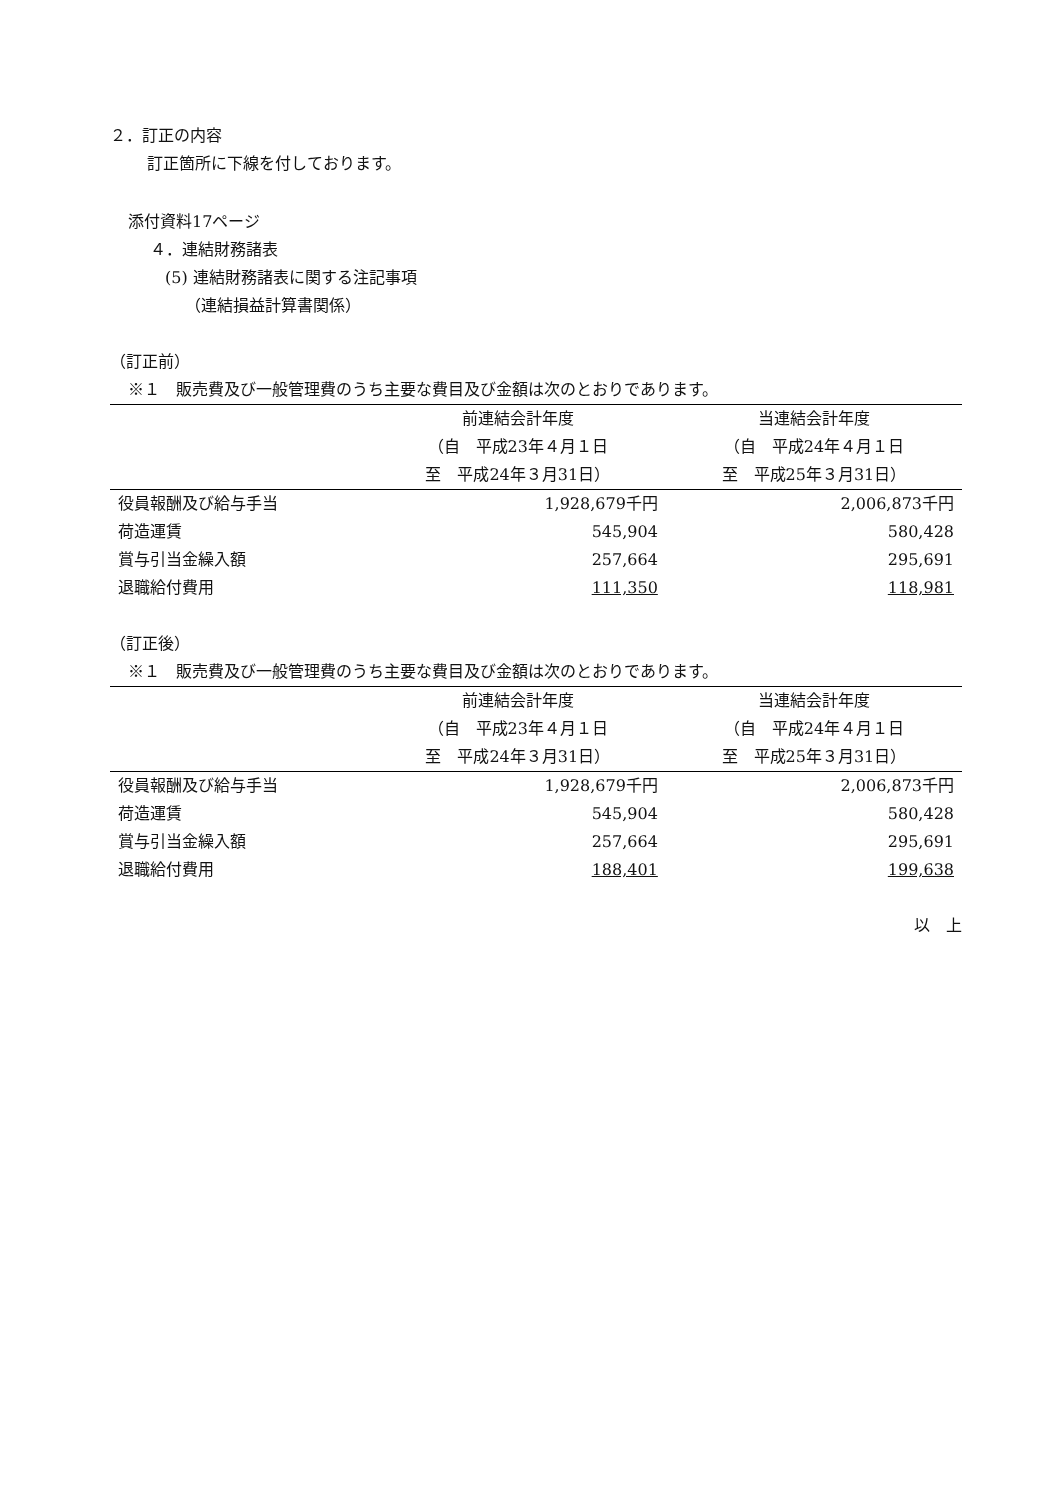２．訂正の内容
訂正箇所に下線を付しております。
添付資料17ページ
４．連結財務諸表
(5) 連結財務諸表に関する注記事項
（連結損益計算書関係）
（訂正前）
※１　販売費及び一般管理費のうち主要な費目及び金額は次のとおりであります。
| | 前連結会計年度 | 当連結会計年度 |
| --- | --- | --- |
| | （自 平成23年４月１日 | （自 平成24年４月１日 |
| | 至 平成24年３月31日） | 至 平成25年３月31日） |
| 役員報酬及び給与手当 | 1,928,679千円 | 2,006,873千円 |
| 荷造運賃 | 545,904 | 580,428 |
| 賞与引当金繰入額 | 257,664 | 295,691 |
| 退職給付費用 | 111,350 | 118,981 |
（訂正後）
※１　販売費及び一般管理費のうち主要な費目及び金額は次のとおりであります。
| | 前連結会計年度 | 当連結会計年度 |
| --- | --- | --- |
| | （自 平成23年４月１日 | （自 平成24年４月１日 |
| | 至 平成24年３月31日） | 至 平成25年３月31日） |
| 役員報酬及び給与手当 | 1,928,679千円 | 2,006,873千円 |
| 荷造運賃 | 545,904 | 580,428 |
| 賞与引当金繰入額 | 257,664 | 295,691 |
| 退職給付費用 | 188,401 | 199,638 |
以　上